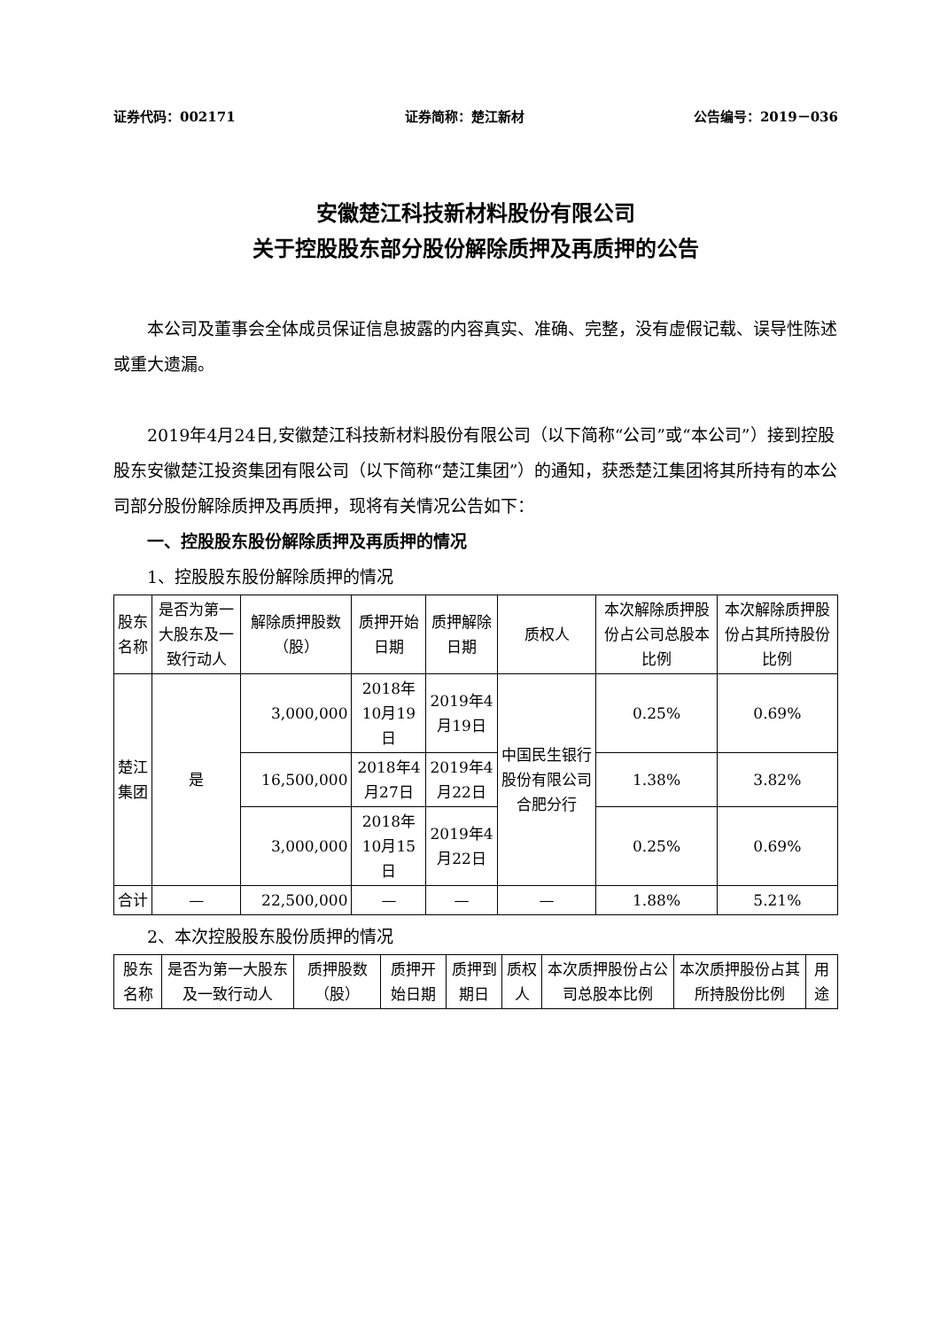证券代码：002171 证券简称：楚江新材 公告编号：2019－036
安徽楚江科技新材料股份有限公司
关于控股股东部分股份解除质押及再质押的公告
本公司及董事会全体成员保证信息披露的内容真实、准确、完整，没有虚假记载、误导性陈述或重大遗漏。
2019年4月24日,安徽楚江科技新材料股份有限公司（以下简称“公司”或“本公司”）接到控股股东安徽楚江投资集团有限公司（以下简称“楚江集团”）的通知，获悉楚江集团将其所持有的本公司部分股份解除质押及再质押，现将有关情况公告如下：
一、控股股东股份解除质押及再质押的情况
1、控股股东股份解除质押的情况
| 股东名称 | 是否为第一大股东及一致行动人 | 解除质押股数（股） | 质押开始日期 | 质押解除日期 | 质权人 | 本次解除质押股份占公司总股本比例 | 本次解除质押股份占其所持股份比例 |
| 楚江集团 | 是 | 3,000,000 | 2018年10月19日 | 2019年4月19日 | 中国民生银行股份有限公司合肥分行 | 0.25% | 0.69% |
| | | 16,500,000 | 2018年4月27日 | 2019年4月22日 | | 1.38% | 3.82% |
| | | 3,000,000 | 2018年10月15日 | 2019年4月22日 | | 0.25% | 0.69% |
| 合计 | — | 22,500,000 | — | — | — | 1.88% | 5.21% |
2、本次控股股东股份质押的情况
| 股东名称 | 是否为第一大股东及一致行动人 | 质押股数（股） | 质押开始日期 | 质押到期日 | 质权人 | 本次质押股份占公司总股本比例 | 本次质押股份占其所持股份比例 | 用途 |